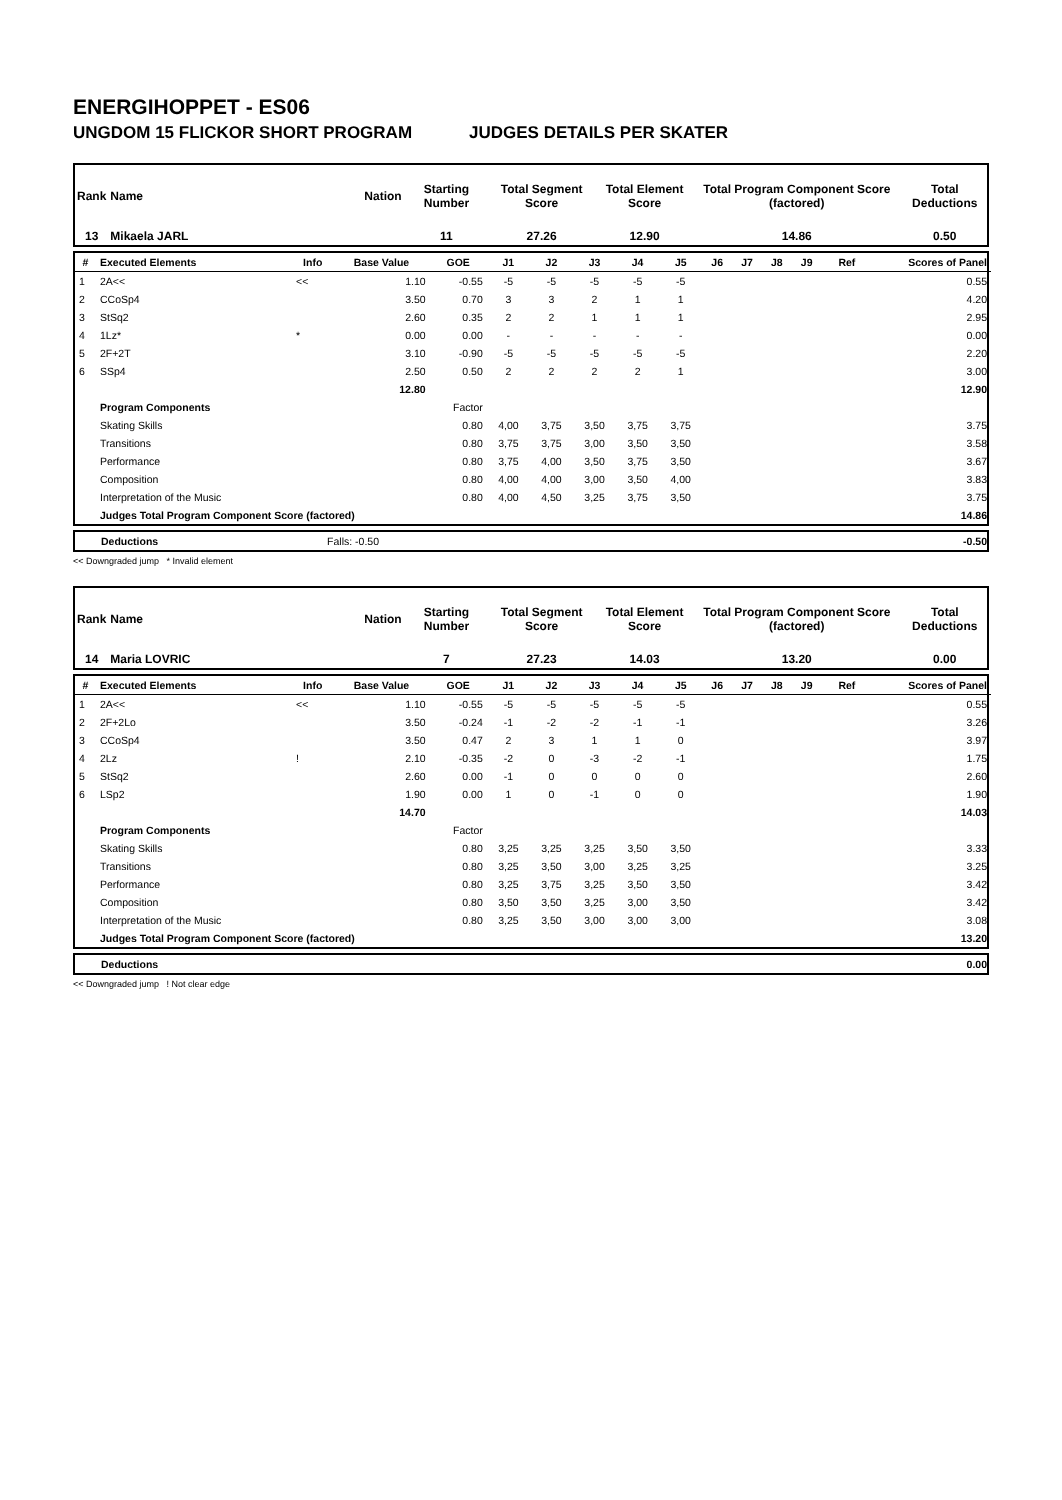ENERGIHOPPET - ES06
UNGDOM 15 FLICKOR SHORT PROGRAM JUDGES DETAILS PER SKATER
| Rank | Name | Nation | Starting Number | Total Segment Score | Total Element Score | Total Program Component Score (factored) | Total Deductions |
| --- | --- | --- | --- | --- | --- | --- | --- |
| 13 | Mikaela JARL | | 11 | 27.26 | 12.90 | 14.86 | 0.50 |
| # | Executed Elements | Info | Base Value | GOE | J1 | J2 | J3 | J4 | J5 | J6 | J7 | J8 | J9 | Ref | Scores of Panel |
| --- | --- | --- | --- | --- | --- | --- | --- | --- | --- | --- | --- | --- | --- | --- | --- |
| 1 | 2A<< | << | 1.10 | -0.55 | -5 | -5 | -5 | -5 | -5 | | | | | | 0.55 |
| 2 | CCoSp4 | | 3.50 | 0.70 | 3 | 3 | 2 | 1 | 1 | | | | | | 4.20 |
| 3 | StSq2 | | 2.60 | 0.35 | 2 | 2 | 1 | 1 | 1 | | | | | | 2.95 |
| 4 | 1Lz* | * | 0.00 | 0.00 | - | - | - | - | - | | | | | | 0.00 |
| 5 | 2F+2T | | 3.10 | -0.90 | -5 | -5 | -5 | -5 | -5 | | | | | | 2.20 |
| 6 | SSp4 | | 2.50 | 0.50 | 2 | 2 | 2 | 2 | 1 | | | | | | 3.00 |
| | | | 12.80 | | | | | | | | | | | | 12.90 |
| | Program Components | | | Factor | | | | | | | | | | | |
| | Skating Skills | | | 0.80 | 4,00 | 3,75 | 3,50 | 3,75 | 3,75 | | | | | | 3.75 |
| | Transitions | | | 0.80 | 3,75 | 3,75 | 3,00 | 3,50 | 3,50 | | | | | | 3.58 |
| | Performance | | | 0.80 | 3,75 | 4,00 | 3,50 | 3,75 | 3,50 | | | | | | 3.67 |
| | Composition | | | 0.80 | 4,00 | 4,00 | 3,00 | 3,50 | 4,00 | | | | | | 3.83 |
| | Interpretation of the Music | | | 0.80 | 4,00 | 4,50 | 3,25 | 3,75 | 3,50 | | | | | | 3.75 |
| | Judges Total Program Component Score (factored) | | | | | | | | | | | | | | 14.86 |
| | Deductions | Falls: -0.50 | | -0.50 |
<< Downgraded jump * Invalid element
| Rank | Name | Nation | Starting Number | Total Segment Score | Total Element Score | Total Program Component Score (factored) | Total Deductions |
| --- | --- | --- | --- | --- | --- | --- | --- |
| 14 | Maria LOVRIC | | 7 | 27.23 | 14.03 | 13.20 | 0.00 |
| # | Executed Elements | Info | Base Value | GOE | J1 | J2 | J3 | J4 | J5 | J6 | J7 | J8 | J9 | Ref | Scores of Panel |
| --- | --- | --- | --- | --- | --- | --- | --- | --- | --- | --- | --- | --- | --- | --- | --- |
| 1 | 2A<< | << | 1.10 | -0.55 | -5 | -5 | -5 | -5 | -5 | | | | | | 0.55 |
| 2 | 2F+2Lo | | 3.50 | -0.24 | -1 | -2 | -2 | -1 | -1 | | | | | | 3.26 |
| 3 | CCoSp4 | | 3.50 | 0.47 | 2 | 3 | 1 | 1 | 0 | | | | | | 3.97 |
| 4 | 2Lz | ! | 2.10 | -0.35 | -2 | 0 | -3 | -2 | -1 | | | | | | 1.75 |
| 5 | StSq2 | | 2.60 | 0.00 | -1 | 0 | 0 | 0 | 0 | | | | | | 2.60 |
| 6 | LSp2 | | 1.90 | 0.00 | 1 | 0 | -1 | 0 | 0 | | | | | | 1.90 |
| | | | 14.70 | | | | | | | | | | | | 14.03 |
| | Program Components | | | Factor | | | | | | | | | | | |
| | Skating Skills | | | 0.80 | 3,25 | 3,25 | 3,25 | 3,50 | 3,50 | | | | | | 3.33 |
| | Transitions | | | 0.80 | 3,25 | 3,50 | 3,00 | 3,25 | 3,25 | | | | | | 3.25 |
| | Performance | | | 0.80 | 3,25 | 3,75 | 3,25 | 3,50 | 3,50 | | | | | | 3.42 |
| | Composition | | | 0.80 | 3,50 | 3,50 | 3,25 | 3,00 | 3,50 | | | | | | 3.42 |
| | Interpretation of the Music | | | 0.80 | 3,25 | 3,50 | 3,00 | 3,00 | 3,00 | | | | | | 3.08 |
| | Judges Total Program Component Score (factored) | | | | | | | | | | | | | | 13.20 |
| | Deductions | 0.00 |
<< Downgraded jump ! Not clear edge